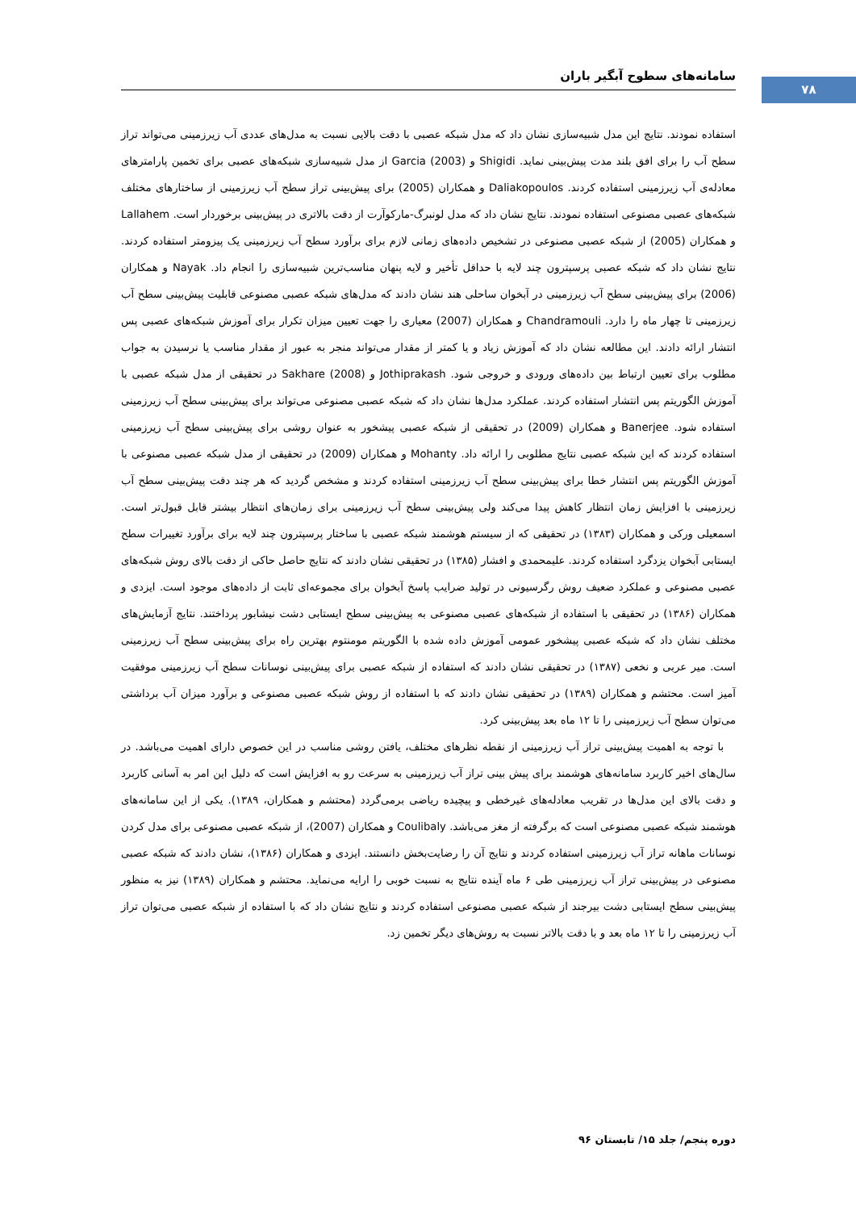سامانه‌های سطوح آبگیر باران
۷۸
استفاده نمودند. نتایج این مدل شبیه‌سازی نشان داد که مدل شبکه عصبی با دقت بالایی نسبت به مدل‌های عددی آب زیرزمینی می‌تواند تراز سطح آب را برای افق بلند مدت پیش‌بینی نماید. Shigidi و Garcia (2003) از مدل شبیه‌سازی شبکه‌های عصبی برای تخمین پارامترهای معادله‌ی آب زیرزمینی استفاده کردند. Daliakopoulos و همکاران (2005) برای پیش‌بینی تراز سطح آب زیرزمینی از ساختارهای مختلف شبکه‌های عصبی مصنوعی استفاده نمودند. نتایج نشان داد که مدل لونبرگ-مارکوآرت از دقت بالاتری در پیش‌بینی برخوردار است. Lallahem و همکاران (2005) از شبکه عصبی مصنوعی در تشخیص داده‌های زمانی لازم برای برآورد سطح آب زیرزمینی یک پیزومتر استفاده کردند. نتایج نشان داد که شبکه عصبی پرسپترون چند لایه با حداقل تأخیر و لایه پنهان مناسب‌ترین شبیه‌سازی را انجام داد. Nayak و همکاران (2006) برای پیش‌بینی سطح آب زیرزمینی در آبخوان ساحلی هند نشان دادند که مدل‌های شبکه عصبی مصنوعی قابلیت پیش‌بینی سطح آب زیرزمینی تا چهار ماه را دارد. Chandramouli و همکاران (2007) معیاری را جهت تعیین میزان تکرار برای آموزش شبکه‌های عصبی پس انتشار ارائه دادند. این مطالعه نشان داد که آموزش زیاد و یا کمتر از مقدار می‌تواند منجر به عبور از مقدار مناسب یا نرسیدن به جواب مطلوب برای تعیین ارتباط بین داده‌های ورودی و خروجی شود. Jothiprakash و Sakhare (2008) در تحقیقی از مدل شبکه عصبی با آموزش الگوریتم پس انتشار استفاده کردند. عملکرد مدل‌ها نشان داد که شبکه عصبی مصنوعی می‌تواند برای پیش‌بینی سطح آب زیرزمینی استفاده شود. Banerjee و همکاران (2009) در تحقیقی از شبکه عصبی پیشخور به عنوان روشی برای پیش‌بینی سطح آب زیرزمینی استفاده کردند که این شبکه عصبی نتایج مطلوبی را ارائه داد. Mohanty و همکاران (2009) در تحقیقی از مدل شبکه عصبی مصنوعی با آموزش الگوریتم پس انتشار خطا برای پیش‌بینی سطح آب زیرزمینی استفاده کردند و مشخص گردید که هر چند دقت پیش‌بینی سطح آب زیرزمینی با افزایش زمان انتظار کاهش پیدا می‌کند ولی پیش‌بینی سطح آب زیرزمینی برای زمان‌های انتظار بیشتر قابل قبول‌تر است. اسمعیلی ورکی و همکاران (۱۳۸۳) در تحقیقی که از سیستم هوشمند شبکه عصبی با ساختار پرسپترون چند لایه برای برآورد تغییرات سطح ایستابی آبخوان یزدگرد استفاده کردند. علیمحمدی و افشار (۱۳۸۵) در تحقیقی نشان دادند که نتایج حاصل حاکی از دقت بالای روش شبکه‌های عصبی مصنوعی و عملکرد ضعیف روش رگرسیونی در تولید ضرایب پاسخ آبخوان برای مجموعه‌ای ثابت از داده‌های موجود است. ایزدی و همکاران (۱۳۸۶) در تحقیقی با استفاده از شبکه‌های عصبی مصنوعی به پیش‌بینی سطح ایستابی دشت نیشابور پرداختند. نتایج آزمایش‌های مختلف نشان داد که شبکه عصبی پیشخور عمومی آموزش داده شده با الگوریتم مومنتوم بهترین راه برای پیش‌بینی سطح آب زیرزمینی است. میر عربی و نخعی (۱۳۸۷) در تحقیقی نشان دادند که استفاده از شبکه عصبی برای پیش‌بینی نوسانات سطح آب زیرزمینی موفقیت آمیز است. محتشم و همکاران (۱۳۸۹) در تحقیقی نشان دادند که با استفاده از روش شبکه عصبی مصنوعی و برآورد میزان آب برداشتی می‌توان سطح آب زیرزمینی را تا ۱۲ ماه بعد پیش‌بینی کرد.
با توجه به اهمیت پیش‌بینی تراز آب زیرزمینی از نقطه نظرهای مختلف، یافتن روشی مناسب در این خصوص دارای اهمیت می‌باشد. در سال‌های اخیر کاربرد سامانه‌های هوشمند برای پیش بینی تراز آب زیرزمینی به سرعت رو به افزایش است که دلیل این امر به آسانی کاربرد و دقت بالای این مدل‌ها در تقریب معادله‌های غیرخطی و پیچیده ریاضی برمی‌گردد (محتشم و همکاران، ۱۳۸۹). یکی از این سامانه‌های هوشمند شبکه عصبی مصنوعی است که برگرفته از مغز می‌باشد. Coulibaly و همکاران (2007)، از شبکه عصبی مصنوعی برای مدل کردن نوسانات ماهانه تراز آب زیرزمینی استفاده کردند و نتایج آن را رضایت‌بخش دانستند. ایزدی و همکاران (۱۳۸۶)، نشان دادند که شبکه عصبی مصنوعی در پیش‌بینی تراز آب زیرزمینی طی ۶ ماه آینده نتایج به نسبت خوبی را ارایه می‌نماید. محتشم و همکاران (۱۳۸۹) نیز به منظور پیش‌بینی سطح ایستابی دشت بیرجند از شبکه عصبی مصنوعی استفاده کردند و نتایج نشان داد که با استفاده از شبکه عصبی می‌توان تراز آب زیرزمینی را تا ۱۲ ماه بعد و با دقت بالاتر نسبت به روش‌های دیگر تخمین زد.
دوره پنجم/ جلد ۱۵/ تابستان ۹۶